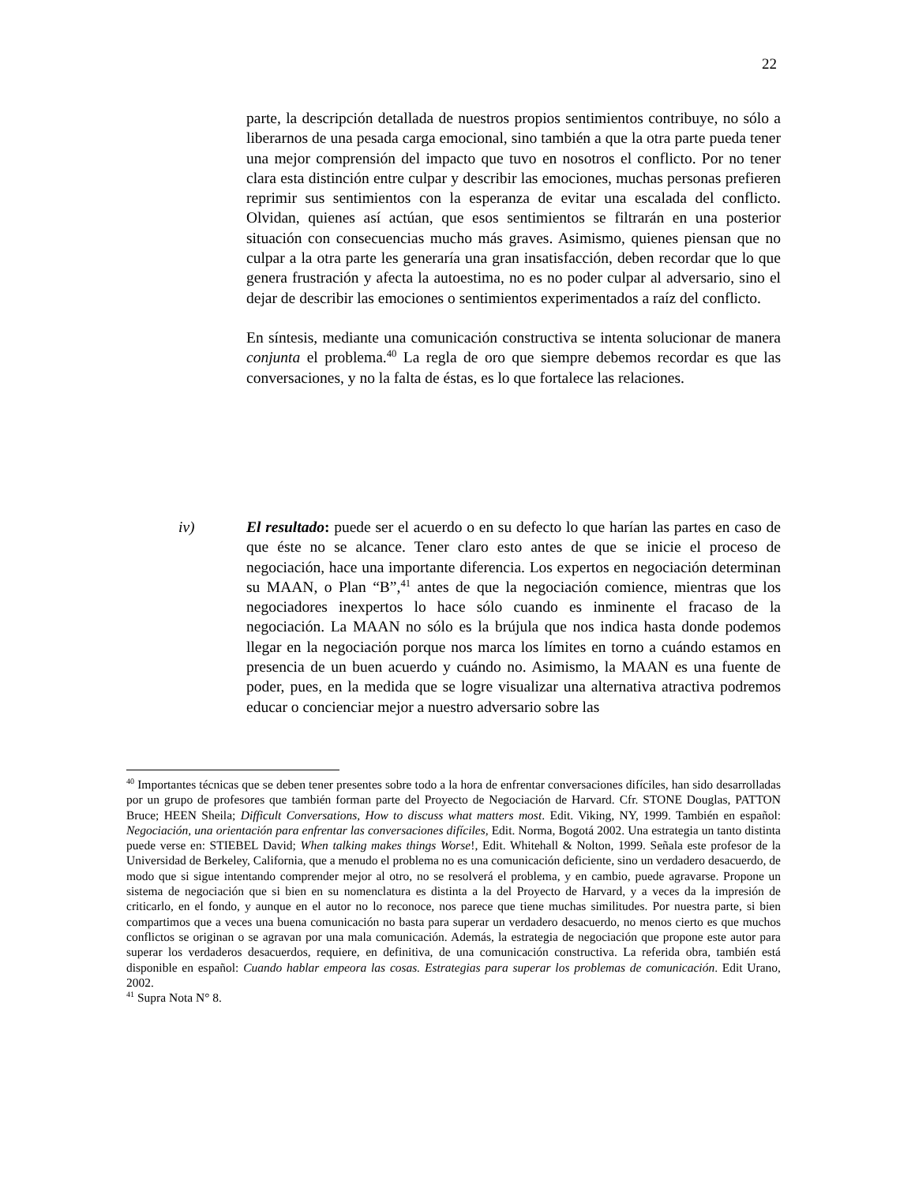22
parte, la descripción detallada de nuestros propios sentimientos contribuye, no sólo a liberarnos de una pesada carga emocional, sino también a que la otra parte pueda tener una mejor comprensión del impacto que tuvo en nosotros el conflicto. Por no tener clara esta distinción entre culpar y describir las emociones, muchas personas prefieren reprimir sus sentimientos con la esperanza de evitar una escalada del conflicto. Olvidan, quienes así actúan, que esos sentimientos se filtrarán en una posterior situación con consecuencias mucho más graves. Asimismo, quienes piensan que no culpar a la otra parte les generaría una gran insatisfacción, deben recordar que lo que genera frustración y afecta la autoestima, no es no poder culpar al adversario, sino el dejar de describir las emociones o sentimientos experimentados a raíz del conflicto.
En síntesis, mediante una comunicación constructiva se intenta solucionar de manera conjunta el problema.<sup>40</sup> La regla de oro que siempre debemos recordar es que las conversaciones, y no la falta de éstas, es lo que fortalece las relaciones.
iv) El resultado: puede ser el acuerdo o en su defecto lo que harían las partes en caso de que éste no se alcance. Tener claro esto antes de que se inicie el proceso de negociación, hace una importante diferencia. Los expertos en negociación determinan su MAAN, o Plan “B”,<sup>41</sup> antes de que la negociación comience, mientras que los negociadores inexpertos lo hace sólo cuando es inminente el fracaso de la negociación. La MAAN no sólo es la brújula que nos indica hasta donde podemos llegar en la negociación porque nos marca los límites en torno a cuándo estamos en presencia de un buen acuerdo y cuándo no. Asimismo, la MAAN es una fuente de poder, pues, en la medida que se logre visualizar una alternativa atractiva podremos educar o concienciar mejor a nuestro adversario sobre las
<sup>40</sup> Importantes técnicas que se deben tener presentes sobre todo a la hora de enfrentar conversaciones difíciles, han sido desarrolladas por un grupo de profesores que también forman parte del Proyecto de Negociación de Harvard. Cfr. STONE Douglas, PATTON Bruce; HEEN Sheila; Difficult Conversations, How to discuss what matters most. Edit. Viking, NY, 1999. También en español: Negociación, una orientación para enfrentar las conversaciones difíciles, Edit. Norma, Bogotá 2002. Una estrategia un tanto distinta puede verse en: STIEBEL David; When talking makes things Worse!, Edit. Whitehall & Nolton, 1999. Señala este profesor de la Universidad de Berkeley, California, que a menudo el problema no es una comunicación deficiente, sino un verdadero desacuerdo, de modo que si sigue intentando comprender mejor al otro, no se resolverá el problema, y en cambio, puede agravarse. Propone un sistema de negociación que si bien en su nomenclatura es distinta a la del Proyecto de Harvard, y a veces da la impresión de criticarlo, en el fondo, y aunque en el autor no lo reconoce, nos parece que tiene muchas similitudes. Por nuestra parte, si bien compartimos que a veces una buena comunicación no basta para superar un verdadero desacuerdo, no menos cierto es que muchos conflictos se originan o se agravan por una mala comunicación. Además, la estrategia de negociación que propone este autor para superar los verdaderos desacuerdos, requiere, en definitiva, de una comunicación constructiva. La referida obra, también está disponible en español: Cuando hablar empeora las cosas. Estrategias para superar los problemas de comunicación. Edit Urano, 2002.
<sup>41</sup> Supra Nota N° 8.